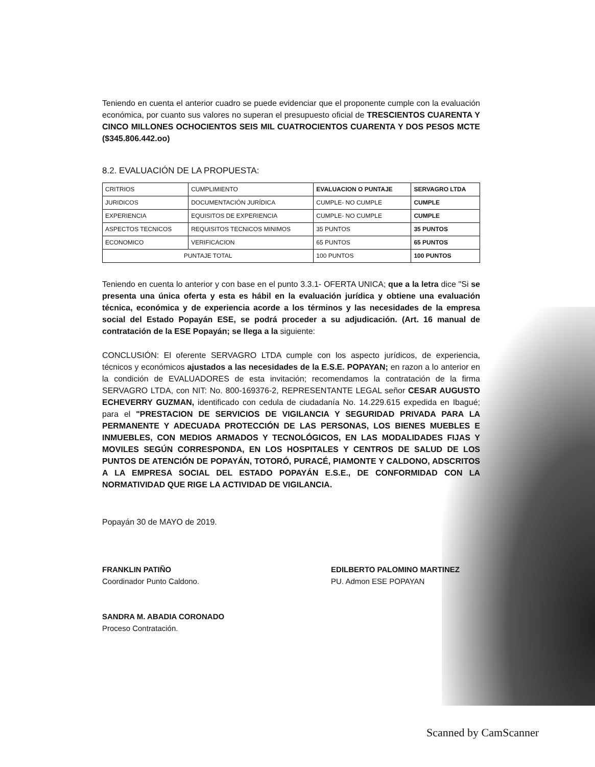Teniendo en cuenta el anterior cuadro se puede evidenciar que el proponente cumple con la evaluación económica, por cuanto sus valores no superan el presupuesto oficial de TRESCIENTOS CUARENTA Y CINCO MILLONES OCHOCIENTOS SEIS MIL CUATROCIENTOS CUARENTA Y DOS PESOS MCTE ($345.806.442.oo)
8.2. EVALUACIÓN DE LA PROPUESTA:
| CRITRIOS | CUMPLIMIENTO | EVALUACION O PUNTAJE | SERVAGRO LTDA |
| JURIDICOS | DOCUMENTACIÓN JURÍDICA | CUMPLE- NO CUMPLE | CUMPLE |
| EXPERIENCIA | EQUISITOS DE EXPERIENCIA | CUMPLE- NO CUMPLE | CUMPLE |
| ASPECTOS TECNICOS | REQUISITOS TECNICOS MINIMOS | 35 PUNTOS | 35 PUNTOS |
| ECONOMICO | VERIFICACION | 65 PUNTOS | 65 PUNTOS |
| PUNTAJE TOTAL | | 100 PUNTOS | 100 PUNTOS |
Teniendo en cuenta lo anterior y con base en el punto 3.3.1- OFERTA UNICA; que a la letra dice "Si se presenta una única oferta y esta es hábil en la evaluación jurídica y obtiene una evaluación técnica, económica y de experiencia acorde a los términos y las necesidades de la empresa social del Estado Popayán ESE, se podrá proceder a su adjudicación. (Art. 16 manual de contratación de la ESE Popayán; se llega a la siguiente:
CONCLUSIÓN: El oferente SERVAGRO LTDA cumple con los aspecto jurídicos, de experiencia, técnicos y económicos ajustados a las necesidades de la E.S.E. POPAYAN; en razon a lo anterior en la condición de EVALUADORES de esta invitación; recomendamos la contratación de la firma SERVAGRO LTDA, con NIT: No. 800-169376-2, REPRESENTANTE LEGAL señor CESAR AUGUSTO ECHEVERRY GUZMAN, identificado con cedula de ciudadanía No. 14.229.615 expedida en Ibagué; para el "PRESTACION DE SERVICIOS DE VIGILANCIA Y SEGURIDAD PRIVADA PARA LA PERMANENTE Y ADECUADA PROTECCIÓN DE LAS PERSONAS, LOS BIENES MUEBLES E INMUEBLES, CON MEDIOS ARMADOS Y TECNOLÓGICOS, EN LAS MODALIDADES FIJAS Y MOVILES SEGÚN CORRESPONDA, EN LOS HOSPITALES Y CENTROS DE SALUD DE LOS PUNTOS DE ATENCIÓN DE POPAYÁN, TOTORÓ, PURACÉ, PIAMONTE Y CALDONO, ADSCRITOS A LA EMPRESA SOCIAL DEL ESTADO POPAYÁN E.S.E., DE CONFORMIDAD CON LA NORMATIVIDAD QUE RIGE LA ACTIVIDAD DE VIGILANCIA.
Popayán 30 de MAYO de 2019.
FRANKLIN PATIÑO
Coordinador Punto Caldono.
SANDRA M. ABADIA CORONADO
Proceso Contratación.
EDILBERTO PALOMINO MARTINEZ
PU. Admon ESE POPAYAN
Scanned by CamScanner